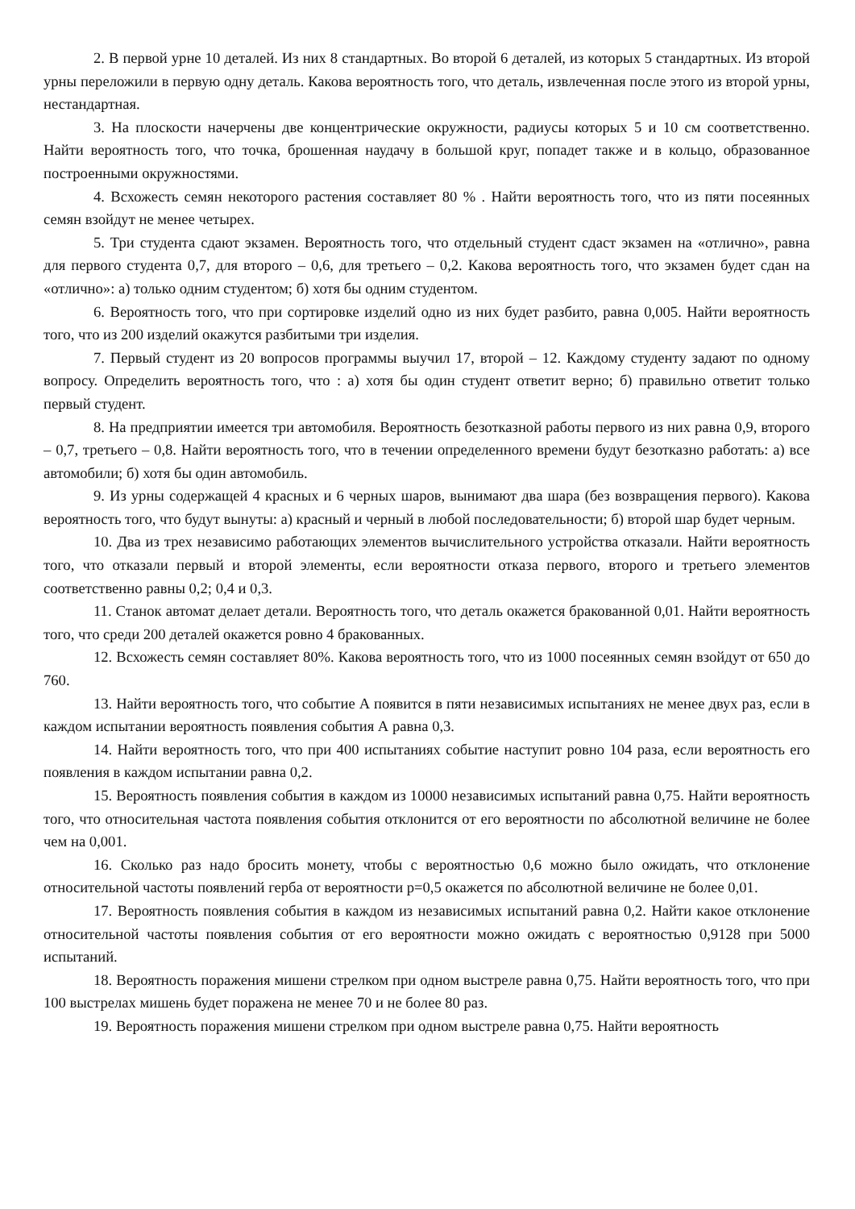2. В первой урне 10 деталей. Из них 8 стандартных. Во второй 6 деталей, из которых 5 стандартных. Из второй урны переложили в первую одну деталь. Какова вероятность того, что деталь, извлеченная после этого из второй урны, нестандартная.
3. На плоскости начерчены две концентрические окружности, радиусы которых 5 и 10 см соответственно. Найти вероятность того, что точка, брошенная наудачу в большой круг, попадет также и в кольцо, образованное построенными окружностями.
4. Всхожесть семян некоторого растения составляет 80 % . Найти вероятность того, что из пяти посеянных семян взойдут не менее четырех.
5. Три студента сдают экзамен. Вероятность того, что отдельный студент сдаст экзамен на «отлично», равна для первого студента 0,7, для второго – 0,6, для третьего – 0,2. Какова вероятность того, что экзамен будет сдан на «отлично»: а) только одним студентом; б) хотя бы одним студентом.
6. Вероятность того, что при сортировке изделий одно из них будет разбито, равна 0,005. Найти вероятность того, что из 200 изделий окажутся разбитыми три изделия.
7. Первый студент из 20 вопросов программы выучил 17, второй – 12. Каждому студенту задают по одному вопросу. Определить вероятность того, что : а) хотя бы один студент ответит верно; б) правильно ответит только первый студент.
8. На предприятии имеется три автомобиля. Вероятность безотказной работы первого из них равна 0,9, второго – 0,7, третьего – 0,8. Найти вероятность того, что в течении определенного времени будут безотказно работать: а) все автомобили; б) хотя бы один автомобиль.
9. Из урны содержащей 4 красных и 6 черных шаров, вынимают два шара (без возвращения первого). Какова вероятность того, что будут вынуты: а) красный и черный в любой последовательности; б) второй шар будет черным.
10. Два из трех независимо работающих элементов вычислительного устройства отказали. Найти вероятность того, что отказали первый и второй элементы, если вероятности отказа первого, второго и третьего элементов соответственно равны 0,2; 0,4 и 0,3.
11. Станок автомат делает детали. Вероятность того, что деталь окажется бракованной 0,01. Найти вероятность того, что среди 200 деталей окажется ровно 4 бракованных.
12. Всхожесть семян составляет 80%. Какова вероятность того, что из 1000 посеянных семян взойдут от 650 до 760.
13. Найти вероятность того, что событие А появится в пяти независимых испытаниях не менее двух раз, если в каждом испытании вероятность появления события А равна 0,3.
14. Найти вероятность того, что при 400 испытаниях событие наступит ровно 104 раза, если вероятность его появления в каждом испытании равна 0,2.
15. Вероятность появления события в каждом из 10000 независимых испытаний равна 0,75. Найти вероятность того, что относительная частота появления события отклонится от его вероятности по абсолютной величине не более чем на 0,001.
16. Сколько раз надо бросить монету, чтобы с вероятностью 0,6 можно было ожидать, что отклонение относительной частоты появлений герба от вероятности p=0,5 окажется по абсолютной величине не более 0,01.
17. Вероятность появления события в каждом из независимых испытаний равна 0,2. Найти какое отклонение относительной частоты появления события от его вероятности можно ожидать с вероятностью 0,9128 при 5000 испытаний.
18. Вероятность поражения мишени стрелком при одном выстреле равна 0,75. Найти вероятность того, что при 100 выстрелах мишень будет поражена не менее 70 и не более 80 раз.
19. Вероятность поражения мишени стрелком при одном выстреле равна 0,75. Найти вероятность